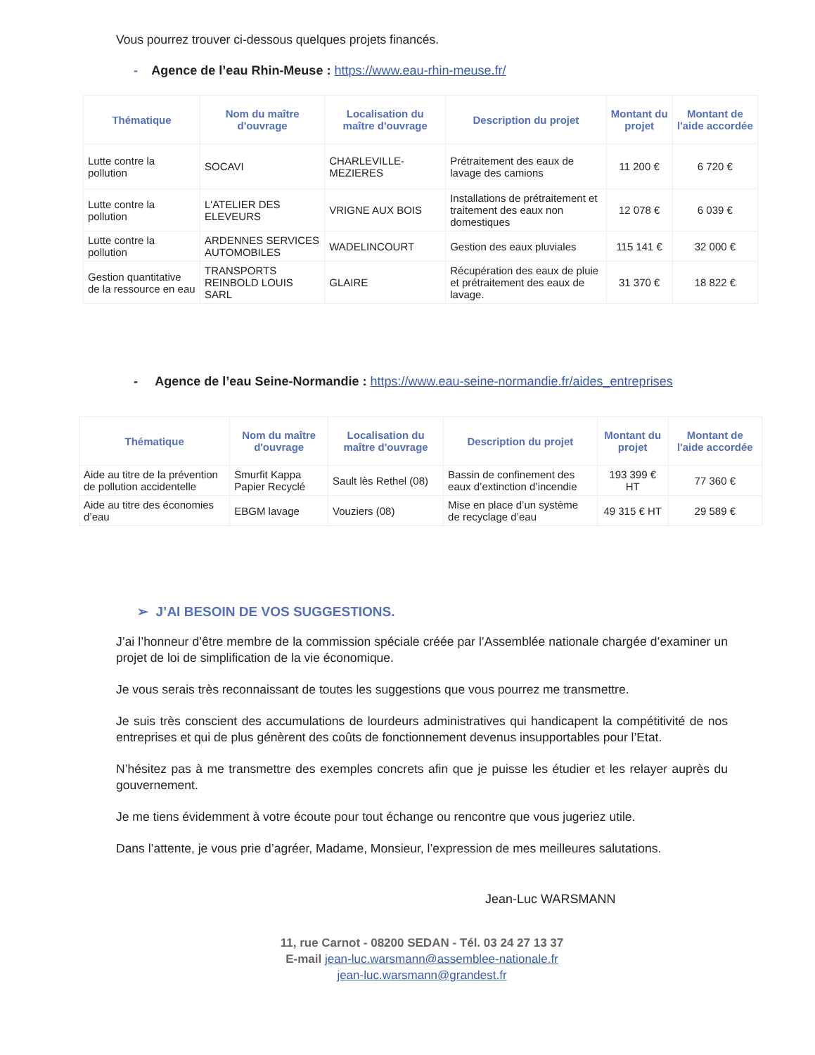Vous pourrez trouver ci-dessous quelques projets financés.
- Agence de l’eau Rhin-Meuse : https://www.eau-rhin-meuse.fr/
| Thématique | Nom du maître d'ouvrage | Localisation du maître d'ouvrage | Description du projet | Montant du projet | Montant de l'aide accordée |
| --- | --- | --- | --- | --- | --- |
| Lutte contre la pollution | SOCAVI | CHARLEVILLE-MEZIERES | Prétraitement des eaux de lavage des camions | 11 200 € | 6 720 € |
| Lutte contre la pollution | L'ATELIER DES ELEVEURS | VRIGNE AUX BOIS | Installations de prétraitement et traitement des eaux non domestiques | 12 078 € | 6 039 € |
| Lutte contre la pollution | ARDENNES SERVICES AUTOMOBILES | WADELINCOURT | Gestion des eaux pluviales | 115 141 € | 32 000 € |
| Gestion quantitative de la ressource en eau | TRANSPORTS REINBOLD LOUIS SARL | GLAIRE | Récupération des eaux de pluie et prétraitement des eaux de lavage. | 31 370 € | 18 822 € |
- Agence de l’eau Seine-Normandie : https://www.eau-seine-normandie.fr/aides_entreprises
| Thématique | Nom du maître d'ouvrage | Localisation du maître d'ouvrage | Description du projet | Montant du projet | Montant de l'aide accordée |
| --- | --- | --- | --- | --- | --- |
| Aide au titre de la prévention de pollution accidentelle | Smurfit Kappa Papier Recyclé | Sault lès Rethel (08) | Bassin de confinement des eaux d’extinction d’incendie | 193 399 € HT | 77 360 € |
| Aide au titre des économies d’eau | EBGM lavage | Vouziers (08) | Mise en place d’un système de recyclage d’eau | 49 315 € HT | 29 589 € |
➢ J’AI BESOIN DE VOS SUGGESTIONS.
J’ai l’honneur d’être membre de la commission spéciale créée par l’Assemblée nationale chargée d’examiner un projet de loi de simplification de la vie économique.
Je vous serais très reconnaissant de toutes les suggestions que vous pourrez me transmettre.
Je suis très conscient des accumulations de lourdeurs administratives qui handicapent la compétitivité de nos entreprises et qui de plus génèrent des coûts de fonctionnement devenus insupportables pour l’Etat.
N’hésitez pas à me transmettre des exemples concrets afin que je puisse les étudier et les relayer auprès du gouvernement.
Je me tiens évidemment à votre écoute pour tout échange ou rencontre que vous jugeriez utile.
Dans l’attente, je vous prie d’agréer, Madame, Monsieur, l’expression de mes meilleures salutations.
Jean-Luc WARSMANN
11, rue Carnot - 08200 SEDAN - Tél. 03 24 27 13 37
E-mail jean-luc.warsmann@assemblee-nationale.fr
jean-luc.warsmann@grandest.fr